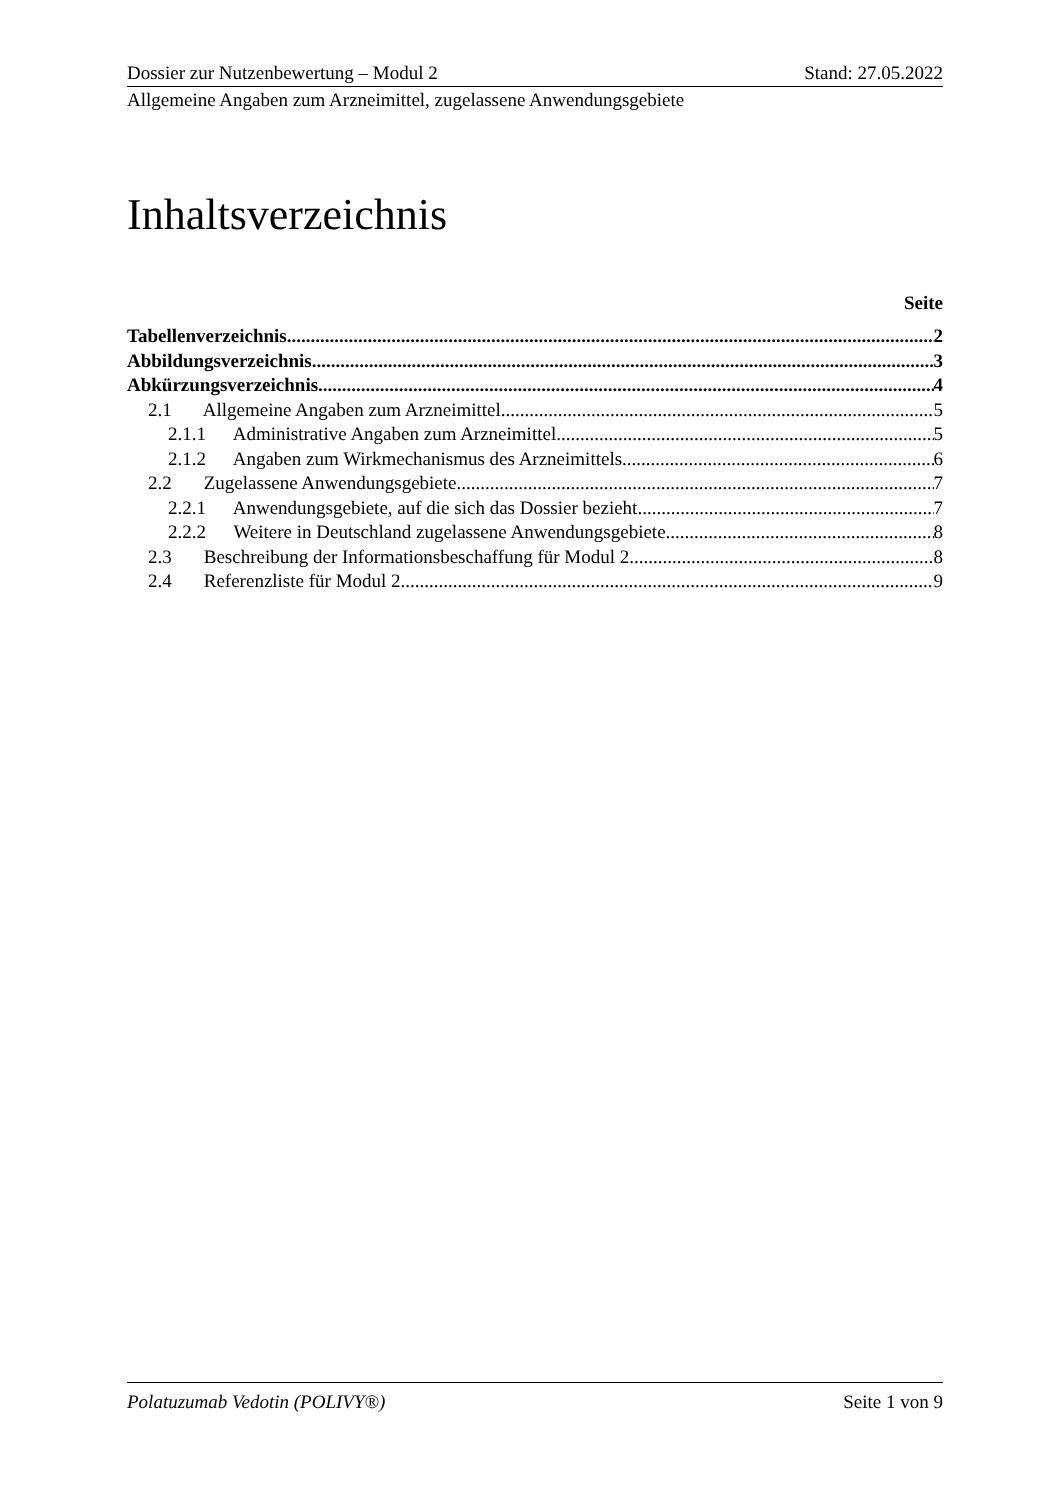Dossier zur Nutzenbewertung – Modul 2 Stand: 27.05.2022
Allgemeine Angaben zum Arzneimittel, zugelassene Anwendungsgebiete
Inhaltsverzeichnis
Seite
Tabellenverzeichnis 2
Abbildungsverzeichnis 3
Abkürzungsverzeichnis 4
2.1 Allgemeine Angaben zum Arzneimittel 5
2.1.1 Administrative Angaben zum Arzneimittel 5
2.1.2 Angaben zum Wirkmechanismus des Arzneimittels 6
2.2 Zugelassene Anwendungsgebiete 7
2.2.1 Anwendungsgebiete, auf die sich das Dossier bezieht 7
2.2.2 Weitere in Deutschland zugelassene Anwendungsgebiete 8
2.3 Beschreibung der Informationsbeschaffung für Modul 2 8
2.4 Referenzliste für Modul 2 9
Polatuzumab Vedotin (POLIVY®) Seite 1 von 9